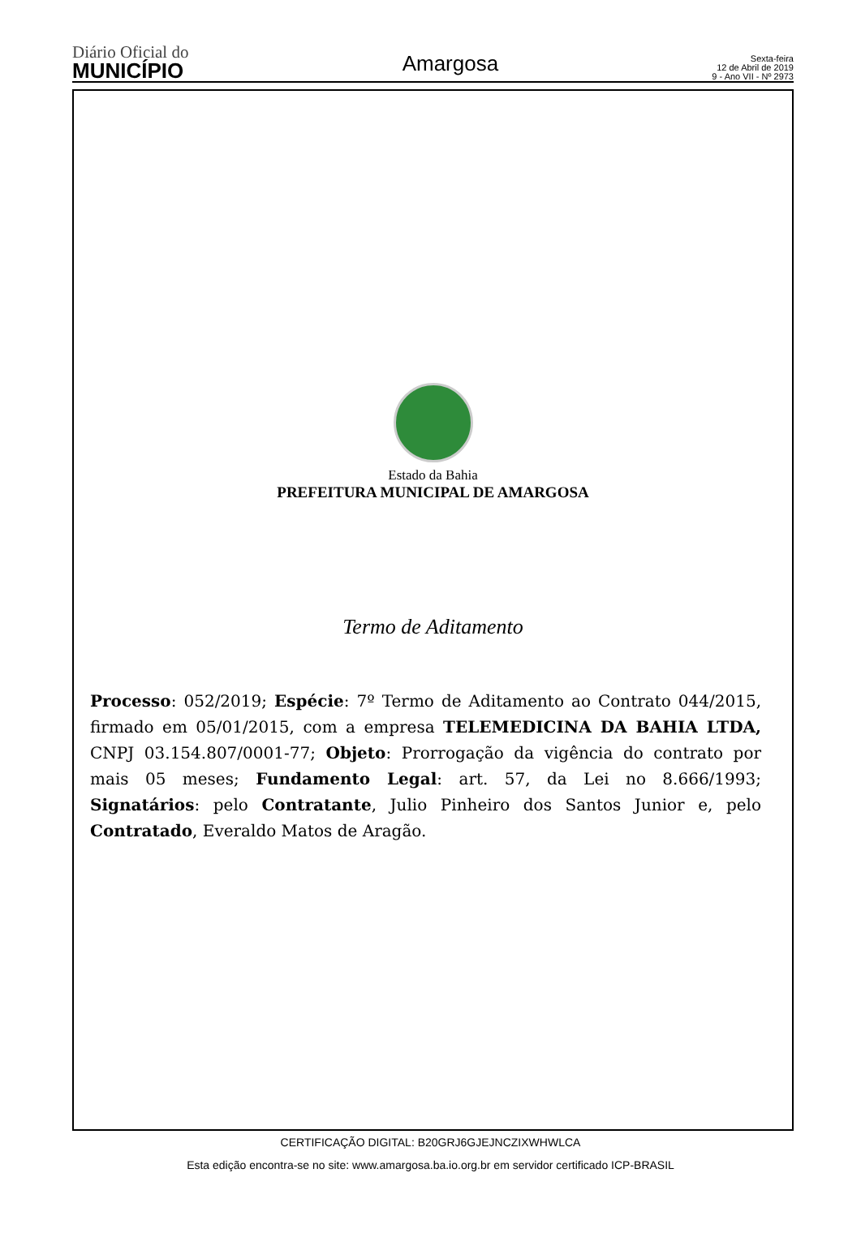Diário Oficial do
MUNICÍPIO
Amargosa
Sexta-feira
12 de Abril de 2019
9 - Ano VII - Nº 2973
Estado da Bahia
PREFEITURA MUNICIPAL DE AMARGOSA
Termo de Aditamento
Processo: 052/2019; Espécie: 7º Termo de Aditamento ao Contrato 044/2015, firmado em 05/01/2015, com a empresa TELEMEDICINA DA BAHIA LTDA, CNPJ 03.154.807/0001-77; Objeto: Prorrogação da vigência do contrato por mais 05 meses; Fundamento Legal: art. 57, da Lei no 8.666/1993; Signatários: pelo Contratante, Julio Pinheiro dos Santos Junior e, pelo Contratado, Everaldo Matos de Aragão.
CERTIFICAÇÃO DIGITAL: B20GRJ6GJEJNCZIXWHWLCA
Esta edição encontra-se no site: www.amargosa.ba.io.org.br em servidor certificado ICP-BRASIL